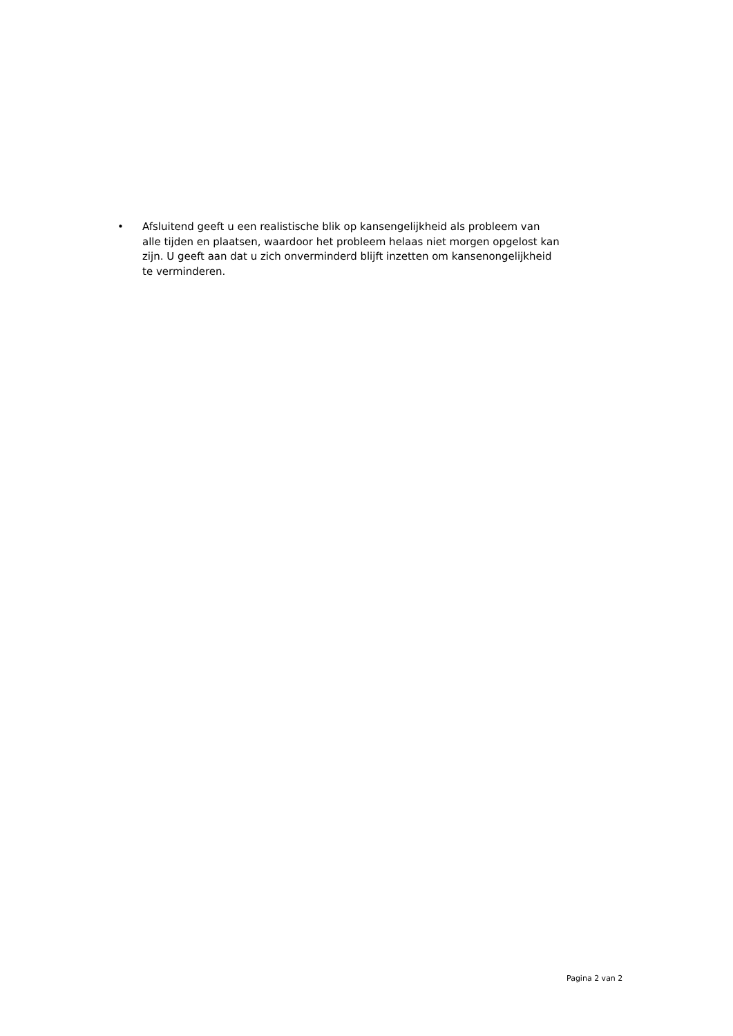• Afsluitend geeft u een realistische blik op kansengelijkheid als probleem van alle tijden en plaatsen, waardoor het probleem helaas niet morgen opgelost kan zijn. U geeft aan dat u zich onverminderd blijft inzetten om kansenongelijkheid te verminderen.
Pagina 2 van 2